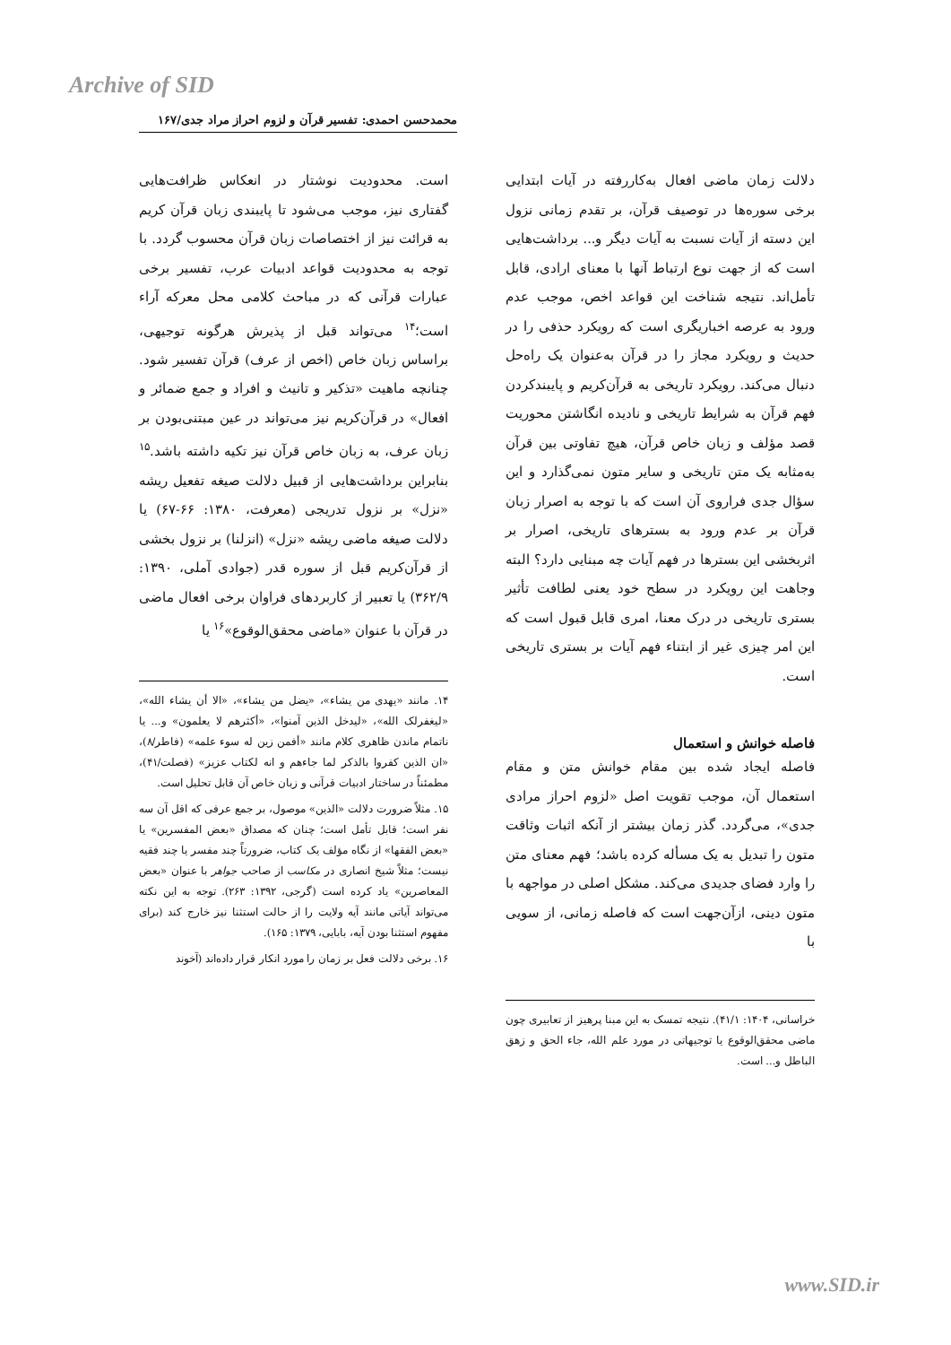Archive of SID
محمدحسن احمدی: تفسیر قرآن و لزوم احراز مراد جدی/۱۶۷
است. محدودیت نوشتار در انعکاس ظرافت‌هایی گفتاری نیز، موجب می‌شود تا پایبندی زبان قرآن کریم به قرائت نیز از اختصاصات زبان قرآن محسوب گردد. با توجه به محدودیت قواعد ادبیات عرب، تفسیر برخی عبارات قرآنی که در مباحث کلامی محل معرکه آراء است؛<sup>۱۴</sup> می‌تواند قبل از پذیرش هرگونه توجیهی، براساس زبان خاص (اخص از عرف) قرآن تفسیر شود. چنانچه ماهیت «تذکیر و تانیث و افراد و جمع ضمائر و افعال» در قرآن‌کریم نیز می‌تواند در عین مبتنی‌بودن بر زبان عرف، به زبان خاص قرآن نیز تکیه داشته باشد.<sup>۱۵</sup> بنابراین برداشت‌هایی از قبیل دلالت صیغه تفعیل ریشه «نزل» بر نزول تدریجی (معرفت، ۱۳۸۰: ۶۶-۶۷) یا دلالت صیغه ماضی ریشه «نزل» (انزلنا) بر نزول بخشی از قرآن‌کریم قبل از سوره قدر (جوادی آملی، ۱۳۹۰: ۳۶۲/۹) یا تعبیر از کاربردهای فراوان برخی افعال ماضی در قرآن با عنوان «ماضی محقق‌الوقوع»<sup>۱۶</sup> یا
۱۴. مانند «یهدی من یشاء»، «یضل من یشاء»، «الا أن یشاء الله»، «لیغفرلک الله»، «لیدخل الذین آمنوا»، «أکثرهم لا یعلمون» و... یا ناتمام ماندن ظاهری کلام مانند «أفمن زین له سوء علمه» (فاطر/۸)، «ان الذین کفروا بالذکر لما جاءهم و انه لکتاب عزیز» (فصلت/۴۱)، مطمئناً در ساختار ادبیات قرآنی و زبان خاص آن قابل تحلیل است.
۱۵. مثلاً ضرورت دلالت «الذین» موصول، بر جمع عرفی که اقل آن سه نفر است؛ قابل تأمل است؛ چنان که مصداق «بعض المفسرین» یا «بعض الفقها» از نگاه مؤلف یک کتاب، ضرورتاً چند مفسر یا چند فقیه نیست؛ مثلاً شیخ انصاری در مکاسب از صاحب جواهر با عنوان «بعض المعاصرین» یاد کرده است (گرجی، ۱۳۹۲: ۲۶۳). توجه به این نکته می‌تواند آیاتی مانند آیه ولایت را از حالت استثنا نیز خارج کند (برای مفهوم استثنا بودن آیه، بابایی، ۱۳۷۹: ۱۶۵).
۱۶. برخی دلالت فعل بر زمان را مورد انکار قرار داده‌اند (آخوند
دلالت زمان ماضی افعال به‌کاررفته در آیات ابتدایی برخی سوره‌ها در توصیف قرآن، بر تقدم زمانی نزول این دسته از آیات نسبت به آیات دیگر و... برداشت‌هایی است که از جهت نوع ارتباط آنها با معنای ارادی، قابل تأمل‌اند. نتیجه شناخت این قواعد اخص، موجب عدم ورود به عرصه اخباریگری است که رویکرد حذفی را در حدیث و رویکرد مجاز را در قرآن به‌عنوان یک راه‌حل دنبال می‌کند. رویکرد تاریخی به قرآن‌کریم و پایبندکردن فهم قرآن به شرایط تاریخی و نادیده انگاشتن محوریت قصد مؤلف و زبان خاص قرآن، هیچ تفاوتی بین قرآن به‌مثابه یک متن تاریخی و سایر متون نمی‌گذارد و این سؤال جدی فراروی آن است که با توجه به اصرار زبان قرآن بر عدم ورود به بسترهای تاریخی، اصرار بر اثربخشی این بسترها در فهم آیات چه مبنایی دارد؟ البته وجاهت این رویکرد در سطح خود یعنی لطافت تأثیر بستری تاریخی در درک معنا، امری قابل قبول است که این امر چیزی غیر از ابتناء فهم آیات بر بستری تاریخی است.
فاصله خوانش و استعمال
فاصله ایجاد شده بین مقام خوانش متن و مقام استعمال آن، موجب تقویت اصل «لزوم احراز مرادی جدی»، می‌گردد. گذر زمان بیشتر از آنکه اثبات وثاقت متون را تبدیل به یک مسأله کرده باشد؛ فهم معنای متن را وارد فضای جدیدی می‌کند. مشکل اصلی در مواجهه با متون دینی، ازآن‌جهت است که فاصله زمانی، از سویی با
خراسانی، ۱۴۰۴: ۴۱/۱). نتیجه تمسک به این مبنا پرهیز از تعابیری چون ماضی محقق‌الوقوع یا توجیهاتی در مورد علم الله، جاء الحق و زهق الباطل و... است.
www.SID.ir